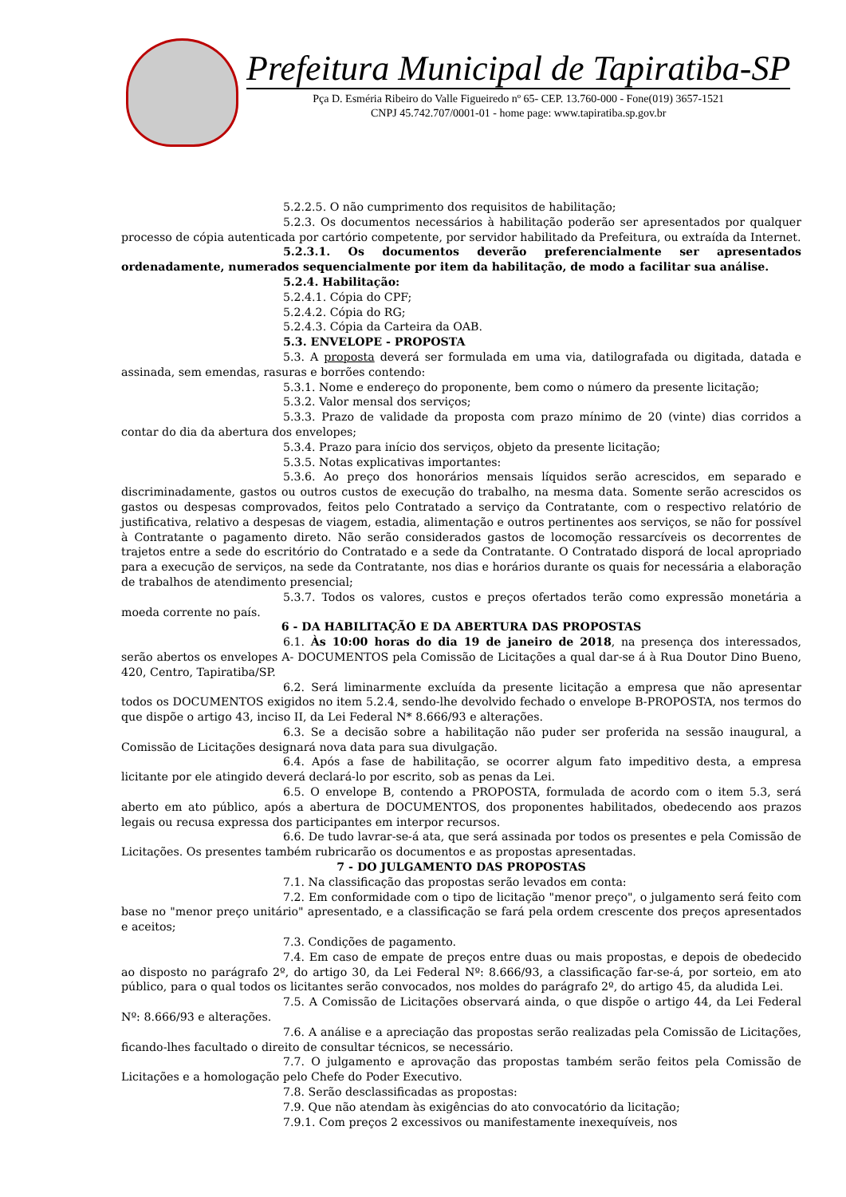Prefeitura Municipal de Tapiratiba-SP
Pça D. Esméria Ribeiro do Valle Figueiredo nº 65- CEP. 13.760-000 - Fone(019) 3657-1521
CNPJ 45.742.707/0001-01 - home page: www.tapiratiba.sp.gov.br
5.2.2.5. O não cumprimento dos requisitos de habilitação;
5.2.3. Os documentos necessários à habilitação poderão ser apresentados por qualquer processo de cópia autenticada por cartório competente, por servidor habilitado da Prefeitura, ou extraída da Internet.
5.2.3.1. Os documentos deverão preferencialmente ser apresentados ordenadamente, numerados sequencialmente por item da habilitação, de modo a facilitar sua análise.
5.2.4. Habilitação:
5.2.4.1. Cópia do CPF;
5.2.4.2. Cópia do RG;
5.2.4.3. Cópia da Carteira da OAB.
5.3. ENVELOPE - PROPOSTA
5.3. A proposta deverá ser formulada em uma via, datilografada ou digitada, datada e assinada, sem emendas, rasuras e borrões contendo:
5.3.1. Nome e endereço do proponente, bem como o número da presente licitação;
5.3.2. Valor mensal dos serviços;
5.3.3. Prazo de validade da proposta com prazo mínimo de 20 (vinte) dias corridos a contar do dia da abertura dos envelopes;
5.3.4. Prazo para início dos serviços, objeto da presente licitação;
5.3.5. Notas explicativas importantes:
5.3.6. Ao preço dos honorários mensais líquidos serão acrescidos, em separado e discriminadamente, gastos ou outros custos de execução do trabalho, na mesma data. Somente serão acrescidos os gastos ou despesas comprovados, feitos pelo Contratado a serviço da Contratante, com o respectivo relatório de justificativa, relativo a despesas de viagem, estadia, alimentação e outros pertinentes aos serviços, se não for possível à Contratante o pagamento direto. Não serão considerados gastos de locomoção ressarcíveis os decorrentes de trajetos entre a sede do escritório do Contratado e a sede da Contratante. O Contratado disporá de local apropriado para a execução de serviços, na sede da Contratante, nos dias e horários durante os quais for necessária a elaboração de trabalhos de atendimento presencial;
5.3.7. Todos os valores, custos e preços ofertados terão como expressão monetária a moeda corrente no país.
6 - DA HABILITAÇÃO E DA ABERTURA DAS PROPOSTAS
6.1. Às 10:00 horas do dia 19 de janeiro de 2018, na presença dos interessados, serão abertos os envelopes A- DOCUMENTOS pela Comissão de Licitações a qual dar-se á à Rua Doutor Dino Bueno, 420, Centro, Tapiratiba/SP.
6.2. Será liminarmente excluída da presente licitação a empresa que não apresentar todos os DOCUMENTOS exigidos no item 5.2.4, sendo-lhe devolvido fechado o envelope B-PROPOSTA, nos termos do que dispõe o artigo 43, inciso II, da Lei Federal N* 8.666/93 e alterações.
6.3. Se a decisão sobre a habilitação não puder ser proferida na sessão inaugural, a Comissão de Licitações designará nova data para sua divulgação.
6.4. Após a fase de habilitação, se ocorrer algum fato impeditivo desta, a empresa licitante por ele atingido deverá declará-lo por escrito, sob as penas da Lei.
6.5. O envelope B, contendo a PROPOSTA, formulada de acordo com o item 5.3, será aberto em ato público, após a abertura de DOCUMENTOS, dos proponentes habilitados, obedecendo aos prazos legais ou recusa expressa dos participantes em interpor recursos.
6.6. De tudo lavrar-se-á ata, que será assinada por todos os presentes e pela Comissão de Licitações. Os presentes também rubricarão os documentos e as propostas apresentadas.
7 - DO JULGAMENTO DAS PROPOSTAS
7.1. Na classificação das propostas serão levados em conta:
7.2. Em conformidade com o tipo de licitação "menor preço", o julgamento será feito com base no "menor preço unitário" apresentado, e a classificação se fará pela ordem crescente dos preços apresentados e aceitos;
7.3. Condições de pagamento.
7.4. Em caso de empate de preços entre duas ou mais propostas, e depois de obedecido ao disposto no parágrafo 2º, do artigo 30, da Lei Federal Nº: 8.666/93, a classificação far-se-á, por sorteio, em ato público, para o qual todos os licitantes serão convocados, nos moldes do parágrafo 2º, do artigo 45, da aludida Lei.
7.5. A Comissão de Licitações observará ainda, o que dispõe o artigo 44, da Lei Federal Nº: 8.666/93 e alterações.
7.6. A análise e a apreciação das propostas serão realizadas pela Comissão de Licitações, ficando-lhes facultado o direito de consultar técnicos, se necessário.
7.7. O julgamento e aprovação das propostas também serão feitos pela Comissão de Licitações e a homologação pelo Chefe do Poder Executivo.
7.8. Serão desclassificadas as propostas:
7.9. Que não atendam às exigências do ato convocatório da licitação;
7.9.1. Com preços 2 excessivos ou manifestamente inexequíveis, nos